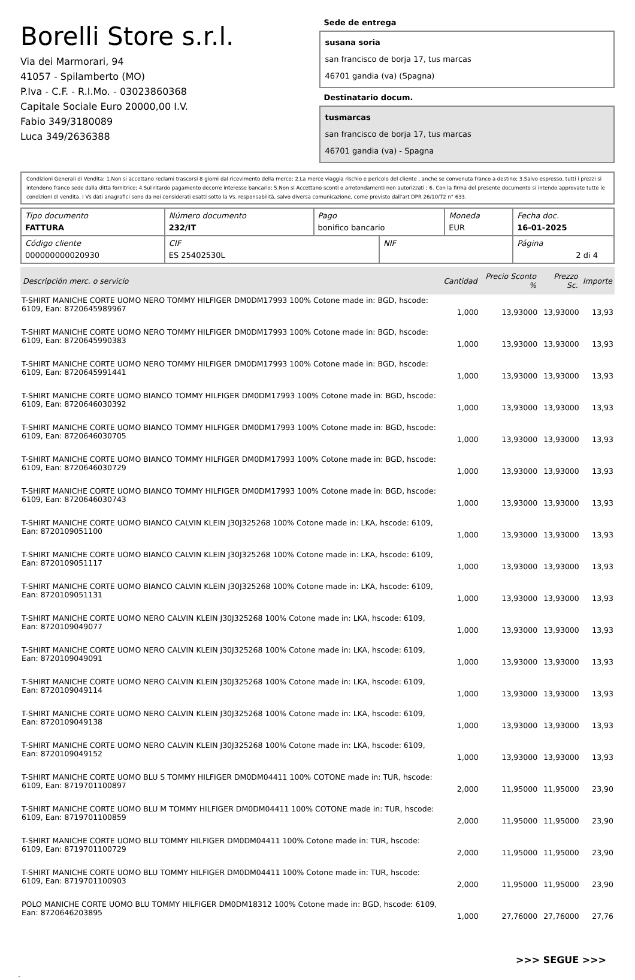Borelli Store s.r.l.
Via dei Marmorari, 94
41057 - Spilamberto (MO)
P.Iva - C.F. - R.I.Mo. - 03023860368
Capitale Sociale Euro 20000,00 I.V.
Fabio 349/3180089
Luca 349/2636388
Sede de entrega
susana soria
san francisco de borja 17, tus marcas
46701 gandia (va) (Spagna)
Destinatario docum.
tusmarcas
san francisco de borja 17, tus marcas
46701 gandia (va) - Spagna
Condizioni Generali di Vendita: 1.Non si accettano reclami trascorsi 8 giorni dal ricevimento della merce; 2.La merce viaggia rischio e pericolo del cliente , anche se convenuta franco a destino; 3.Salvo espresso, tutti i prezzi si intendono franco sede dalla ditta fornitrice; 4.Sul ritardo pagamento decorre interesse bancario; 5.Non si Accettano sconti o arrotondamenti non autorizzati ; 6. Con la firma del presente documento si intendo approvate tutte le condizioni di vendita. I Vs dati anagrafici sono da noi considerati esatti sotto la Vs. responsabilità, salvo diversa comunicazione, come previsto dall'art DPR 26/10/72 n° 633.
| Tipo documento FATTURA | Número documento 232/IT | Pago bonifico bancario | | Moneda EUR | Fecha doc. 16-01-2025 |
| Código cliente 000000000020930 | CIF ES 25402530L | | NIF | | Página 2 di 4 |
| Descripción merc. o servicio | Cantidad | Precio Sconto % | Prezzo Sc. | Importe |
| --- | --- | --- | --- | --- |
| T-SHIRT MANICHE CORTE UOMO NERO TOMMY HILFIGER DM0DM17993 100% Cotone made in: BGD, hscode: 6109, Ean: 8720645989967 | 1,000 | 13,93000 | 13,93000 | 13,93 |
| T-SHIRT MANICHE CORTE UOMO NERO TOMMY HILFIGER DM0DM17993 100% Cotone made in: BGD, hscode: 6109, Ean: 8720645990383 | 1,000 | 13,93000 | 13,93000 | 13,93 |
| T-SHIRT MANICHE CORTE UOMO NERO TOMMY HILFIGER DM0DM17993 100% Cotone made in: BGD, hscode: 6109, Ean: 8720645991441 | 1,000 | 13,93000 | 13,93000 | 13,93 |
| T-SHIRT MANICHE CORTE UOMO BIANCO TOMMY HILFIGER DM0DM17993 100% Cotone made in: BGD, hscode: 6109, Ean: 8720646030392 | 1,000 | 13,93000 | 13,93000 | 13,93 |
| T-SHIRT MANICHE CORTE UOMO BIANCO TOMMY HILFIGER DM0DM17993 100% Cotone made in: BGD, hscode: 6109, Ean: 8720646030705 | 1,000 | 13,93000 | 13,93000 | 13,93 |
| T-SHIRT MANICHE CORTE UOMO BIANCO TOMMY HILFIGER DM0DM17993 100% Cotone made in: BGD, hscode: 6109, Ean: 8720646030729 | 1,000 | 13,93000 | 13,93000 | 13,93 |
| T-SHIRT MANICHE CORTE UOMO BIANCO TOMMY HILFIGER DM0DM17993 100% Cotone made in: BGD, hscode: 6109, Ean: 8720646030743 | 1,000 | 13,93000 | 13,93000 | 13,93 |
| T-SHIRT MANICHE CORTE UOMO BIANCO CALVIN KLEIN J30J325268 100% Cotone made in: LKA, hscode: 6109, Ean: 8720109051100 | 1,000 | 13,93000 | 13,93000 | 13,93 |
| T-SHIRT MANICHE CORTE UOMO BIANCO CALVIN KLEIN J30J325268 100% Cotone made in: LKA, hscode: 6109, Ean: 8720109051117 | 1,000 | 13,93000 | 13,93000 | 13,93 |
| T-SHIRT MANICHE CORTE UOMO BIANCO CALVIN KLEIN J30J325268 100% Cotone made in: LKA, hscode: 6109, Ean: 8720109051131 | 1,000 | 13,93000 | 13,93000 | 13,93 |
| T-SHIRT MANICHE CORTE UOMO NERO CALVIN KLEIN J30J325268 100% Cotone made in: LKA, hscode: 6109, Ean: 8720109049077 | 1,000 | 13,93000 | 13,93000 | 13,93 |
| T-SHIRT MANICHE CORTE UOMO NERO CALVIN KLEIN J30J325268 100% Cotone made in: LKA, hscode: 6109, Ean: 8720109049091 | 1,000 | 13,93000 | 13,93000 | 13,93 |
| T-SHIRT MANICHE CORTE UOMO NERO CALVIN KLEIN J30J325268 100% Cotone made in: LKA, hscode: 6109, Ean: 8720109049114 | 1,000 | 13,93000 | 13,93000 | 13,93 |
| T-SHIRT MANICHE CORTE UOMO NERO CALVIN KLEIN J30J325268 100% Cotone made in: LKA, hscode: 6109, Ean: 8720109049138 | 1,000 | 13,93000 | 13,93000 | 13,93 |
| T-SHIRT MANICHE CORTE UOMO NERO CALVIN KLEIN J30J325268 100% Cotone made in: LKA, hscode: 6109, Ean: 8720109049152 | 1,000 | 13,93000 | 13,93000 | 13,93 |
| T-SHIRT MANICHE CORTE UOMO BLU S TOMMY HILFIGER DM0DM04411 100% COTONE made in: TUR, hscode: 6109, Ean: 8719701100897 | 2,000 | 11,95000 | 11,95000 | 23,90 |
| T-SHIRT MANICHE CORTE UOMO BLU M TOMMY HILFIGER DM0DM04411 100% COTONE made in: TUR, hscode: 6109, Ean: 8719701100859 | 2,000 | 11,95000 | 11,95000 | 23,90 |
| T-SHIRT MANICHE CORTE UOMO BLU TOMMY HILFIGER DM0DM04411 100% Cotone made in: TUR, hscode: 6109, Ean: 8719701100729 | 2,000 | 11,95000 | 11,95000 | 23,90 |
| T-SHIRT MANICHE CORTE UOMO BLU TOMMY HILFIGER DM0DM04411 100% Cotone made in: TUR, hscode: 6109, Ean: 8719701100903 | 2,000 | 11,95000 | 11,95000 | 23,90 |
| POLO MANICHE CORTE UOMO BLU TOMMY HILFIGER DM0DM18312 100% Cotone made in: BGD, hscode: 6109, Ean: 8720646203895 | 1,000 | 27,76000 | 27,76000 | 27,76 |
>>> SEGUE >>>
-